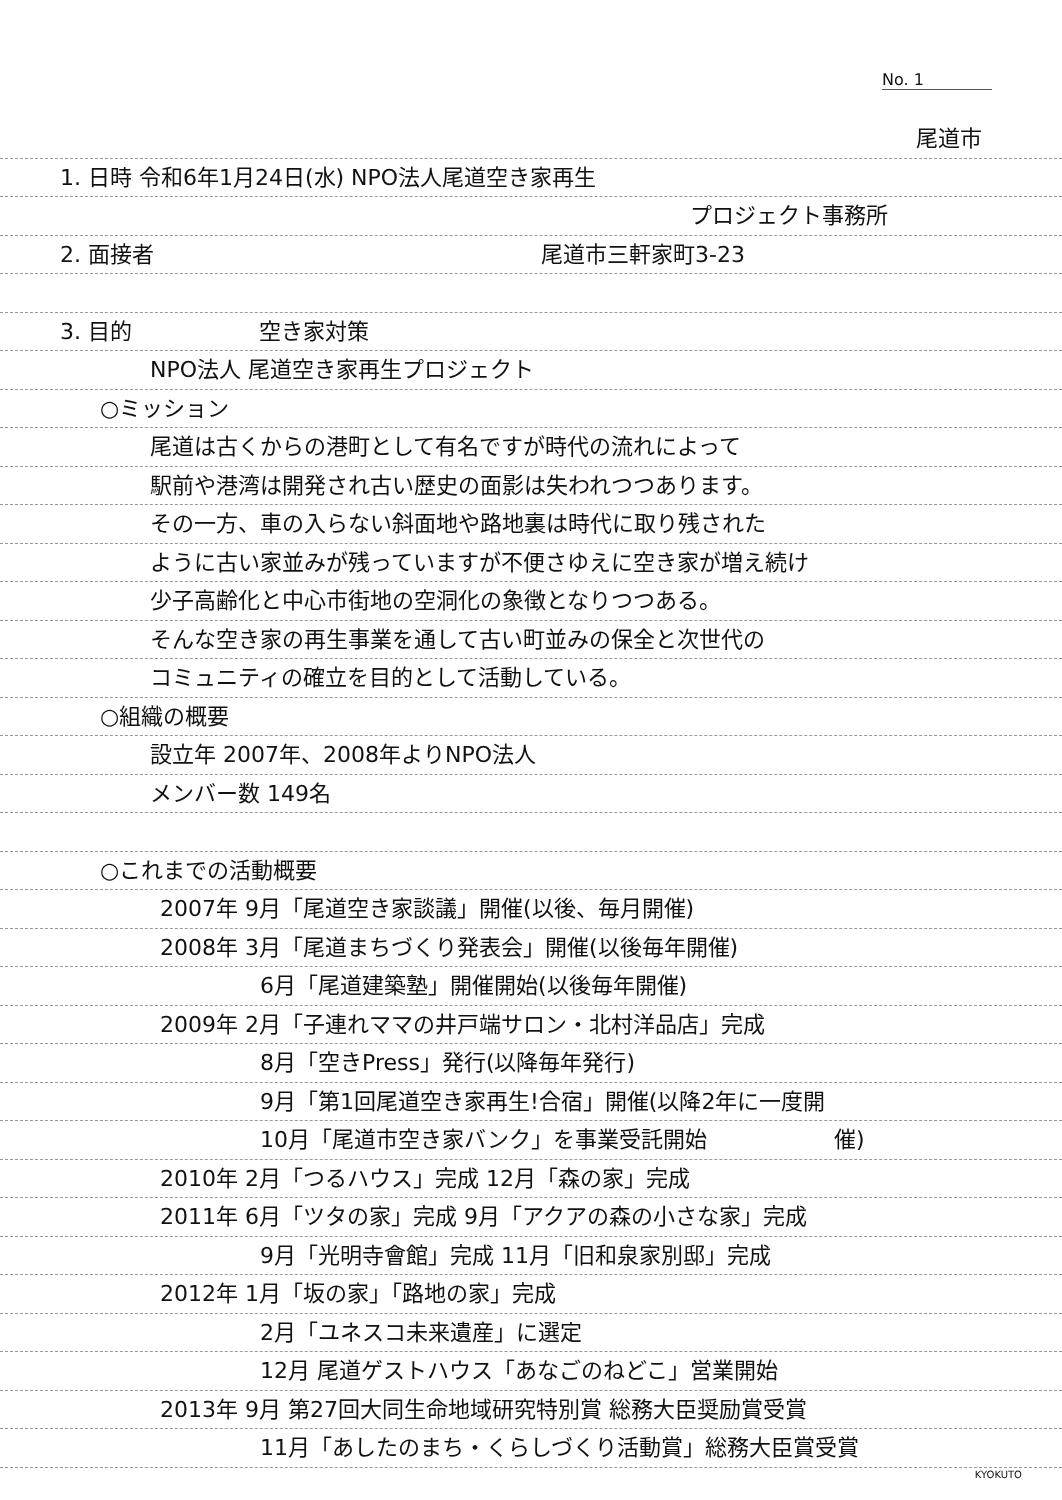No. 1
尾道市
1. 日時 令和6年1月24日(水) NPO法人尾道空き家再生
プロジェクト事務所
2. 面接者 尾道市三軒家町3-23
3. 目的 空き家対策
NPO法人 尾道空き家再生プロジェクト
○ミッション
尾道は古くからの港町として有名ですが時代の流れによって
駅前や港湾は開発され古い歴史の面影は失われつつあります。
その一方、車の入らない斜面地や路地裏は時代に取り残された
ように古い家並みが残っていますが不便さゆえに空き家が増え続け
少子高齢化と中心市街地の空洞化の象徴となりつつある。
そんな空き家の再生事業を通して古い町並みの保全と次世代の
コミュニティの確立を目的として活動している。
○組織の概要
設立年 2007年、2008年よりNPO法人
メンバー数 149名
○これまでの活動概要
2007年 9月「尾道空き家談議」開催(以後、毎月開催)
2008年 3月「尾道まちづくり発表会」開催(以後毎年開催)
6月「尾道建築塾」開催開始(以後毎年開催)
2009年 2月「子連れママの井戸端サロン・北村洋品店」完成
8月「空きPress」発行(以降毎年発行)
9月「第1回尾道空き家再生!合宿」開催(以降2年に一度開
10月「尾道市空き家バンク」を事業受託開始 催)
2010年 2月「つるハウス」完成 12月「森の家」完成
2011年 6月「ツタの家」完成 9月「アクアの森の小さな家」完成
9月「光明寺會館」完成 11月「旧和泉家別邸」完成
2012年 1月「坂の家」「路地の家」完成
2月「ユネスコ未来遺産」に選定
12月 尾道ゲストハウス「あなごのねどこ」営業開始
2013年 9月 第27回大同生命地域研究特別賞 総務大臣奨励賞受賞
11月「あしたのまち・くらしづくり活動賞」総務大臣賞受賞
KYOKUTO